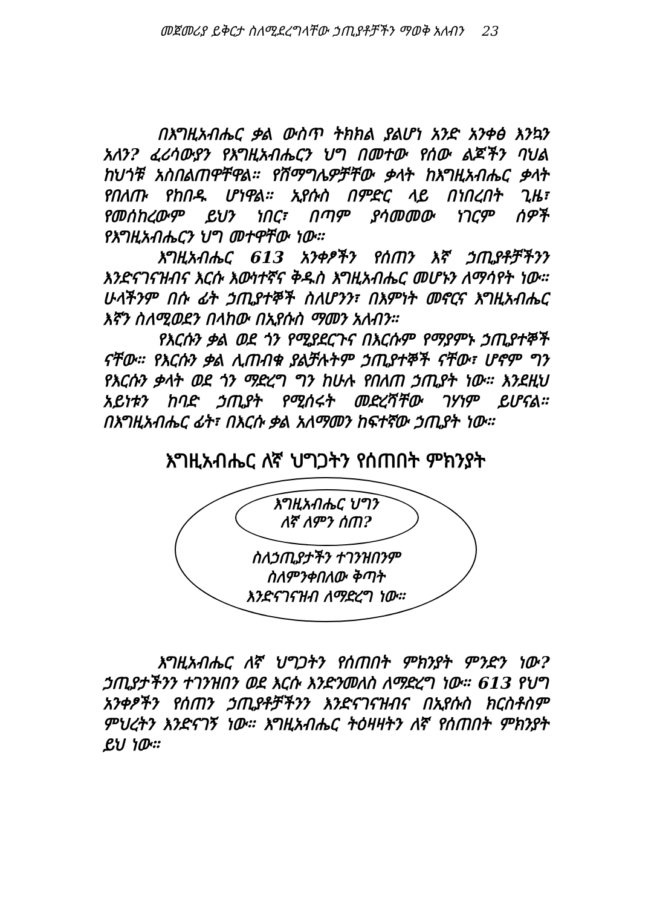መጀመሪያ ይቅርታ ስለሚደረግላቸው ኃጢያቶቻችን ማወቅ አለብን 23
በእግዚአብሔር ቃል ውስጥ ትክክል ያልሆነ አንድ አንቀፅ እንኳን አለን? ፈሪሳውያን የእግዚአብሔርን ህግ በመተው የሰው ልጆችን ባህል ከህጎቹ አስበልጠዋቸዋል። የሽማግሌዎቻቸው ቃላት ከእግዚአብሔር ቃላት የበለጡ የከበዱ ሆነዋል። ኢየሱስ በምድር ላይ በነበረበት ጊዜ፣ የመሰከረውም ይህን ነበር፣ በጣም ያሳመመው ነገርም ሰዎች የእግዚአብሔርን ህግ መተዋቸው ነው።
እግዚአብሔር 613 አንቀፆችን የሰጠን እኛ ኃጢያቶቻችንን እንድናገናዝብና እርሱ እውነተኛና ቅዱስ እግዚአብሔር መሆኑን ለማሳየት ነው። ሁላችንም በሱ ፊት ኃጢያተኞች ስለሆንን፣ በእምነት መኖርና እግዚአብሔር እኛን ስለሚወደን በላከው በኢየሱስ ማመን አለብን።
የእርሱን ቃል ወደ ጎን የሚያደርጉና በእርሱም የማያምኑ ኃጢያተኞች ናቸው። የእርሱን ቃል ሊጠብቁ ያልቻሉትም ኃጢያተኞች ናቸው፣ ሆኖም ግን የእርሱን ቃላት ወደ ጎን ማድረግ ግን ከሁሉ የበለጠ ኃጢያት ነው። እንደዚህ አይነቱን ከባድ ኃጢያት የሚሰሩት መድረሻቸው ገሃነም ይሆናል። በእግዚአብሔር ፊት፣ በእርሱ ቃል አለማመን ከፍተኛው ኃጢያት ነው።
እግዚአብሔር ለኛ ህግጋትን የሰጠበት ምክንያት
እግዚአብሔር ህግን
ለኛ ለምን ሰጠ?
ስለኃጢያታችን ተገንዝበንም
ስለምንቀበለው ቅጣት
እንድናገናዝብ ለማድረግ ነው።
እግዚአብሔር ለኛ ህግጋትን የሰጠበት ምክንያት ምንድን ነው? ኃጢያታችንን ተገንዝበን ወደ እርሱ እንድንመለስ ለማድረግ ነው። 613 የህግ አንቀፆችን የሰጠን ኃጢያቶቻችንን እንድናገናዝብና በኢየሱስ ክርስቶስም ምህረትን እንድናገኝ ነው። እግዚአብሔር ትዕዛዛትን ለኛ የሰጠበት ምክንያት ይህ ነው።